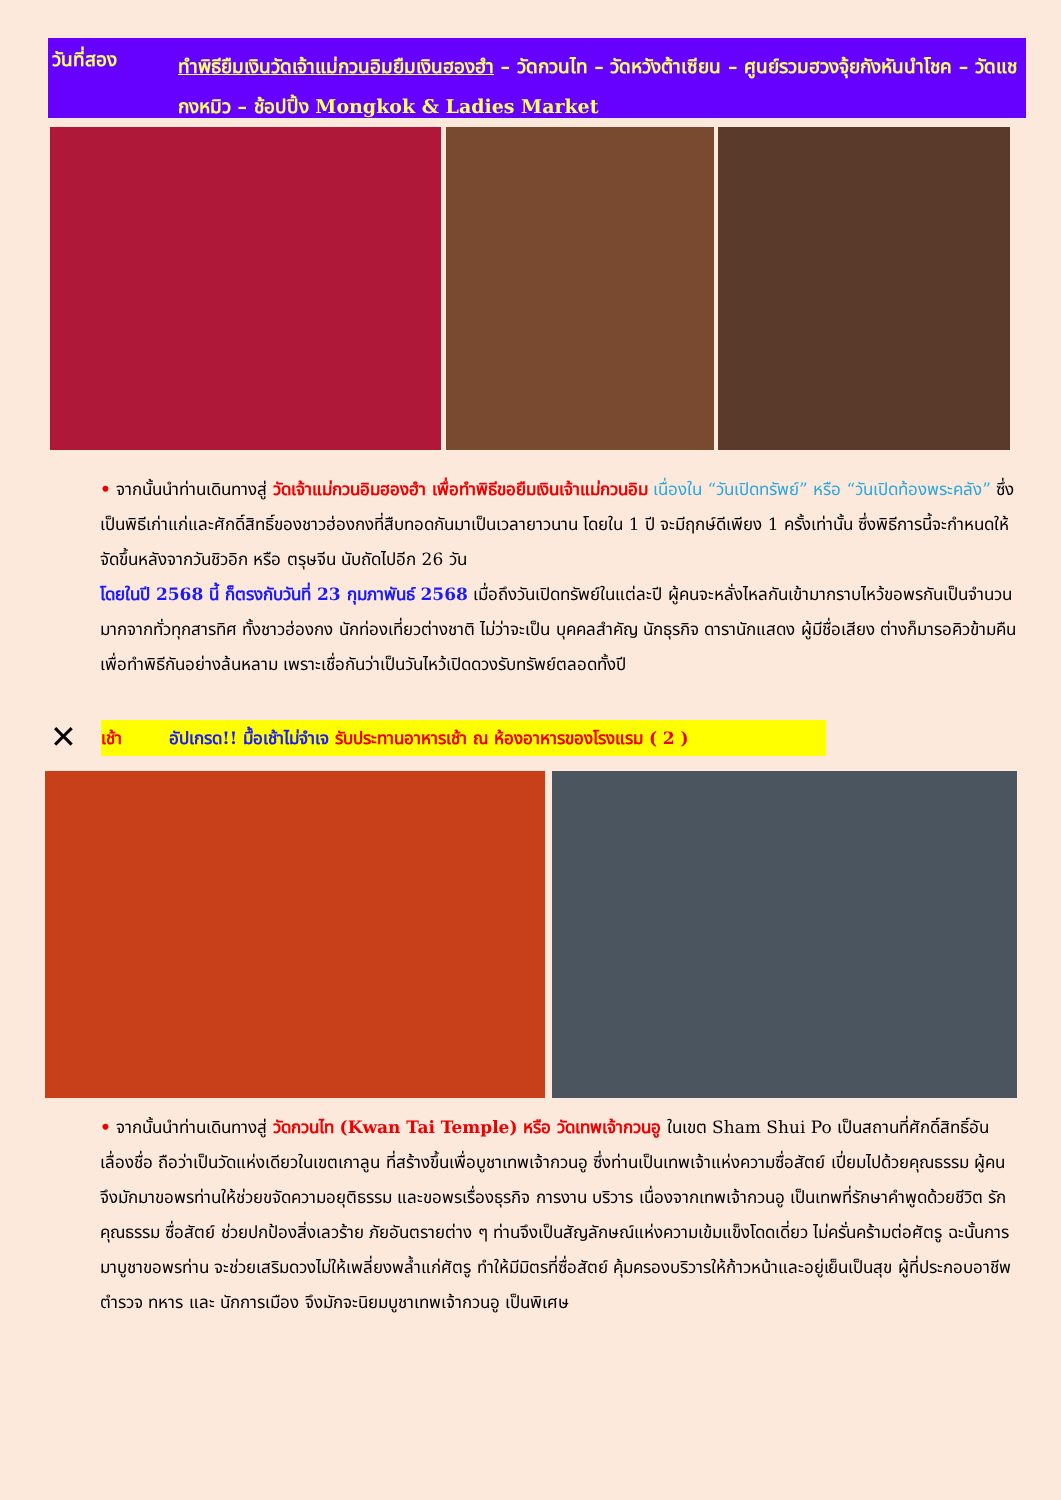วันที่สอง
ทำพิธียืมเงินวัดเจ้าแม่กวนอิมยืมเงินฮองฮำ – วัดกวนไท – วัดหวังต้าเซียน – ศูนย์รวมฮวงจุ้ยกังหันนำโชค – วัดแชกงหมิว – ช้อปปิ้ง Mongkok & Ladies Market
• จากนั้นนำท่านเดินทางสู่ วัดเจ้าแม่กวนอิมฮองฮำ เพื่อทำพิธีขอยืมเงินเจ้าแม่กวนอิม เนื่องใน “วันเปิดทรัพย์” หรือ “วันเปิดท้องพระคลัง” ซึ่งเป็นพิธีเก่าแก่และศักดิ์สิทธิ์ของชาวฮ่องกงที่สืบทอดกันมาเป็นเวลายาวนาน โดยใน 1 ปี จะมีฤกษ์ดีเพียง 1 ครั้งเท่านั้น ซึ่งพิธีการนี้จะกำหนดให้จัดขึ้นหลังจากวันชิวอิก หรือ ตรุษจีน นับถัดไปอีก 26 วัน
โดยในปี 2568 นี้ ก็ตรงกับวันที่ 23 กุมภาพันธ์ 2568 เมื่อถึงวันเปิดทรัพย์ในแต่ละปี ผู้คนจะหลั่งไหลกันเข้ามากราบไหว้ขอพรกันเป็นจำนวนมากจากทั่วทุกสารทิศ ทั้งชาวฮ่องกง นักท่องเที่ยวต่างชาติ ไม่ว่าจะเป็น บุคคลสำคัญ นักธุรกิจ ดารานักแสดง ผู้มีชื่อเสียง ต่างก็มารอคิวข้ามคืนเพื่อทำพิธีกันอย่างล้นหลาม เพราะเชื่อกันว่าเป็นวันไหว้เปิดดวงรับทรัพย์ตลอดทั้งปี
✕
เช้า อัปเกรด!! มื้อเช้าไม่จำเจ รับประทานอาหารเช้า ณ ห้องอาหารของโรงแรม ( 2 )
• จากนั้นนำท่านเดินทางสู่ วัดกวนไท (Kwan Tai Temple) หรือ วัดเทพเจ้ากวนอู ในเขต Sham Shui Po เป็นสถานที่ศักดิ์สิทธิ์อันเลื่องชื่อ ถือว่าเป็นวัดแห่งเดียวในเขตเกาลูน ที่สร้างขึ้นเพื่อบูชาเทพเจ้ากวนอู ซึ่งท่านเป็นเทพเจ้าแห่งความซื่อสัตย์ เปี่ยมไปด้วยคุณธรรม ผู้คนจึงมักมาขอพรท่านให้ช่วยขจัดความอยุติธรรม และขอพรเรื่องธุรกิจ การงาน บริวาร เนื่องจากเทพเจ้ากวนอู เป็นเทพที่รักษาคำพูดด้วยชีวิต รักคุณธรรม ซื่อสัตย์ ช่วยปกป้องสิ่งเลวร้าย ภัยอันตรายต่าง ๆ ท่านจึงเป็นสัญลักษณ์แห่งความเข้มแข็งโดดเดี่ยว ไม่ครั่นคร้ามต่อศัตรู ฉะนั้นการมาบูชาขอพรท่าน จะช่วยเสริมดวงไม่ให้เพลี่ยงพล้ำแก่ศัตรู ทำให้มีมิตรที่ซื่อสัตย์ คุ้มครองบริวารให้ก้าวหน้าและอยู่เย็นเป็นสุข ผู้ที่ประกอบอาชีพ ตำรวจ ทหาร และ นักการเมือง จึงมักจะนิยมบูชาเทพเจ้ากวนอู เป็นพิเศษ